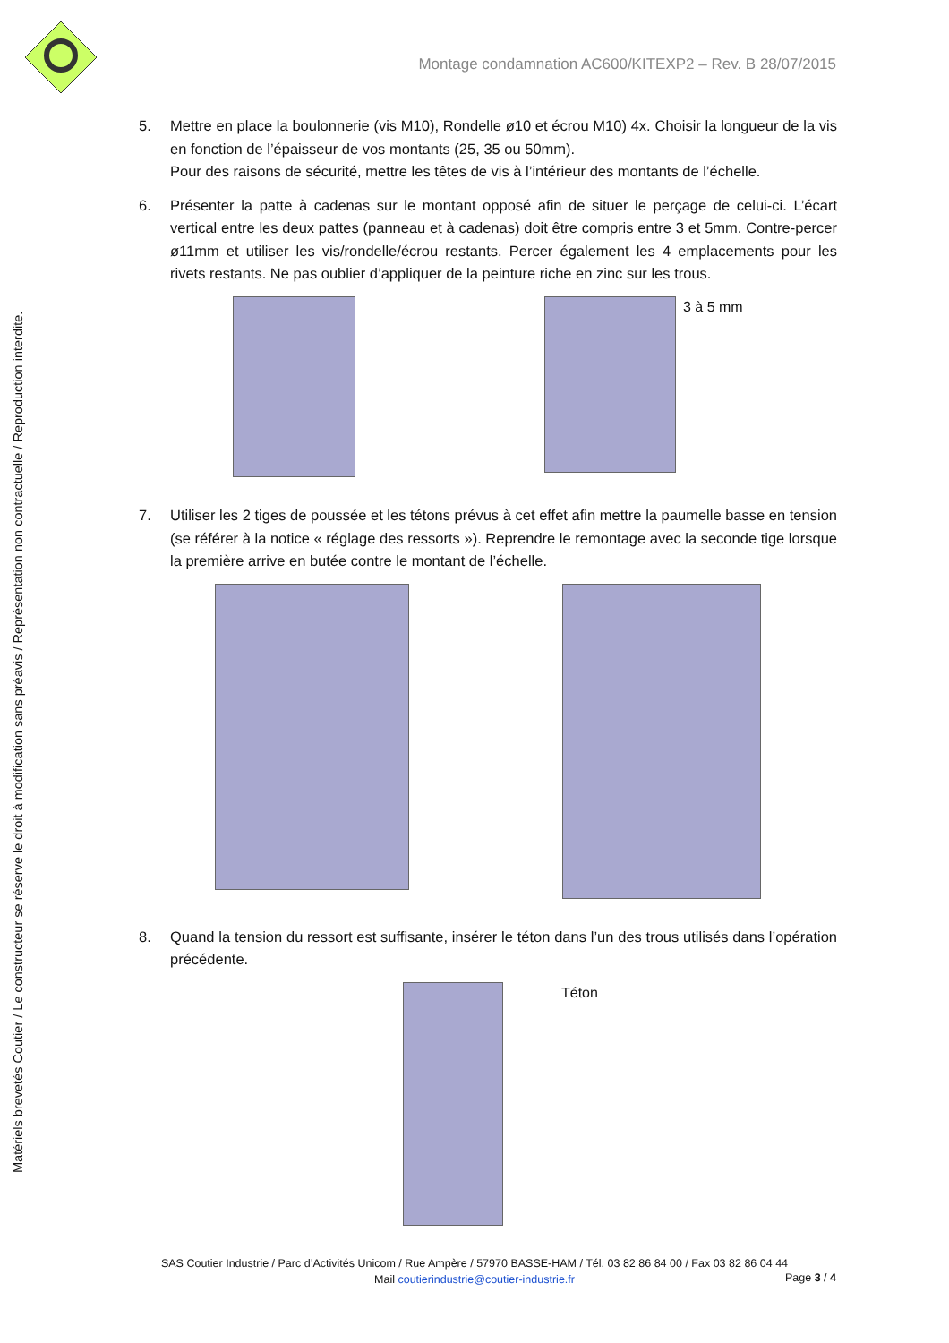Montage condamnation AC600/KITEXP2 – Rev. B 28/07/2015
Matériels brevetés Coutier / Le constructeur se réserve le droit à modification sans préavis / Représentation non contractuelle / Reproduction interdite.
5. Mettre en place la boulonnerie (vis M10), Rondelle ø10 et écrou M10) 4x. Choisir la longueur de la vis en fonction de l’épaisseur de vos montants (25, 35 ou 50mm).
Pour des raisons de sécurité, mettre les têtes de vis à l’intérieur des montants de l’échelle.
6. Présenter la patte à cadenas sur le montant opposé afin de situer le perçage de celui-ci. L’écart vertical entre les deux pattes (panneau et à cadenas) doit être compris entre 3 et 5mm. Contre-percer ø11mm et utiliser les vis/rondelle/écrou restants. Percer également les 4 emplacements pour les rivets restants. Ne pas oublier d’appliquer de la peinture riche en zinc sur les trous.
3 à 5 mm
7. Utiliser les 2 tiges de poussée et les tétons prévus à cet effet afin mettre la paumelle basse en tension (se référer à la notice « réglage des ressorts »). Reprendre le remontage avec la seconde tige lorsque la première arrive en butée contre le montant de l’échelle.
8. Quand la tension du ressort est suffisante, insérer le téton dans l’un des trous utilisés dans l’opération précédente.
Téton
SAS Coutier Industrie / Parc d’Activités Unicom / Rue Ampère / 57970 BASSE-HAM / Tél. 03 82 86 84 00 / Fax 03 82 86 04 44
Mail coutierindustrie@coutier-industrie.fr
Page 3 / 4